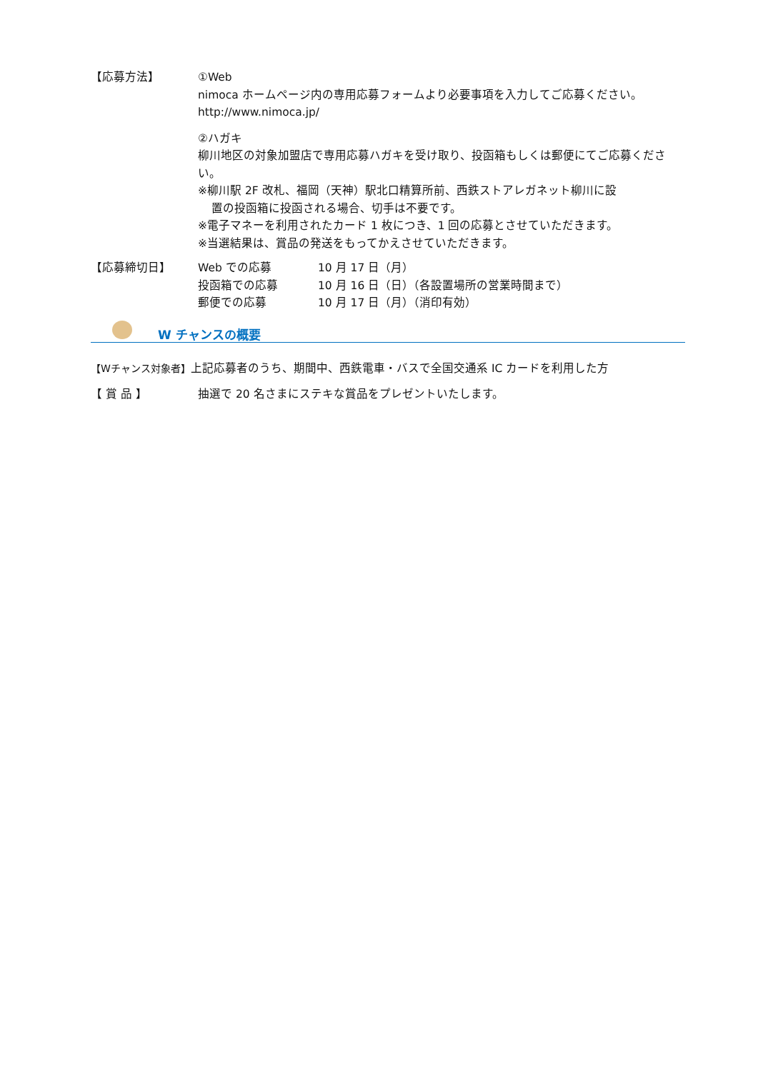【応募方法】 ①Web
nimoca ホームページ内の専用応募フォームより必要事項を入力してご応募ください。
http://www.nimoca.jp/
②ハガキ
柳川地区の対象加盟店で専用応募ハガキを受け取り、投函箱もしくは郵便にてご応募ください。
※柳川駅 2F 改札、福岡（天神）駅北口精算所前、西鉄ストアレガネット柳川に設
置の投函箱に投函される場合、切手は不要です。
※電子マネーを利用されたカード 1 枚につき、1 回の応募とさせていただきます。
※当選結果は、賞品の発送をもってかえさせていただきます。
【応募締切日】 Web での応募 10 月 17 日（月）
投函箱での応募 10 月 16 日（日）（各設置場所の営業時間まで）
郵便での応募 10 月 17 日（月）（消印有効）
W チャンスの概要
【Wチャンス対象者】 上記応募者のうち、期間中、西鉄電車・バスで全国交通系 IC カードを利用した方
【 賞 品 】 抽選で 20 名さまにステキな賞品をプレゼントいたします。